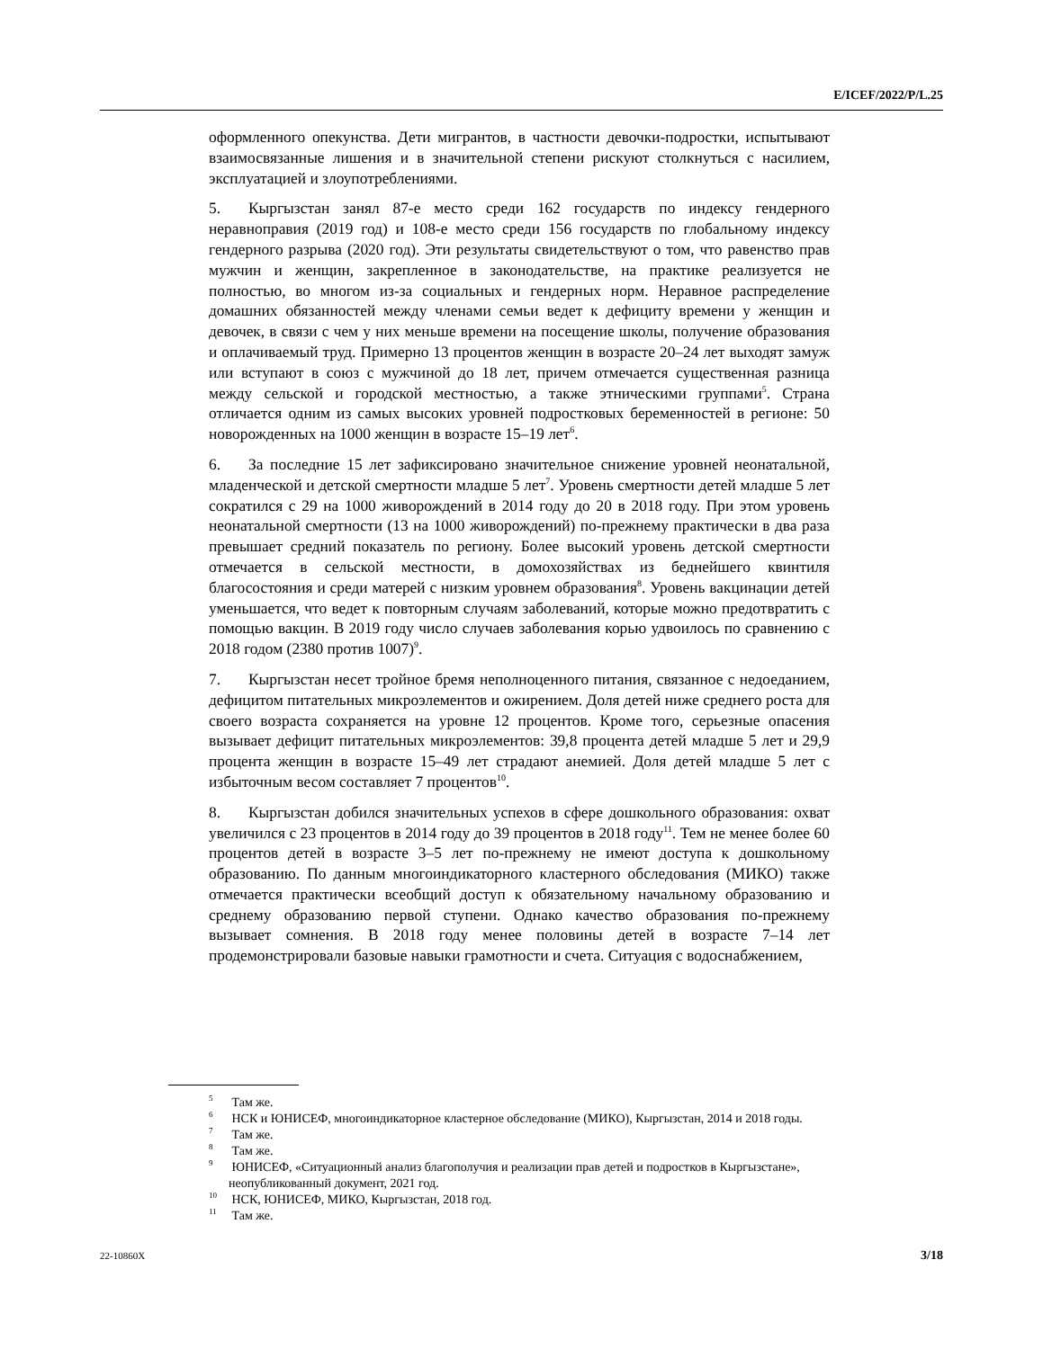E/ICEF/2022/P/L.25
оформленного опекунства. Дети мигрантов, в частности девочки-подростки, испытывают взаимосвязанные лишения и в значительной степени рискуют столкнуться с насилием, эксплуатацией и злоупотреблениями.
5. Кыргызстан занял 87-е место среди 162 государств по индексу гендерного неравноправия (2019 год) и 108-е место среди 156 государств по глобальному индексу гендерного разрыва (2020 год). Эти результаты свидетельствуют о том, что равенство прав мужчин и женщин, закрепленное в законодательстве, на практике реализуется не полностью, во многом из-за социальных и гендерных норм. Неравное распределение домашних обязанностей между членами семьи ведет к дефициту времени у женщин и девочек, в связи с чем у них меньше времени на посещение школы, получение образования и оплачиваемый труд. Примерно 13 процентов женщин в возрасте 20–24 лет выходят замуж или вступают в союз с мужчиной до 18 лет, причем отмечается существенная разница между сельской и городской местностью, а также этническими группами<sup>5</sup>. Страна отличается одним из самых высоких уровней подростковых беременностей в регионе: 50 новорожденных на 1000 женщин в возрасте 15–19 лет<sup>6</sup>.
6. За последние 15 лет зафиксировано значительное снижение уровней неонатальной, младенческой и детской смертности младше 5 лет<sup>7</sup>. Уровень смертности детей младше 5 лет сократился с 29 на 1000 живорождений в 2014 году до 20 в 2018 году. При этом уровень неонатальной смертности (13 на 1000 живорождений) по-прежнему практически в два раза превышает средний показатель по региону. Более высокий уровень детской смертности отмечается в сельской местности, в домохозяйствах из беднейшего квинтиля благосостояния и среди матерей с низким уровнем образования<sup>8</sup>. Уровень вакцинации детей уменьшается, что ведет к повторным случаям заболеваний, которые можно предотвратить с помощью вакцин. В 2019 году число случаев заболевания корью удвоилось по сравнению с 2018 годом (2380 против 1007)<sup>9</sup>.
7. Кыргызстан несет тройное бремя неполноценного питания, связанное с недоеданием, дефицитом питательных микроэлементов и ожирением. Доля детей ниже среднего роста для своего возраста сохраняется на уровне 12 процентов. Кроме того, серьезные опасения вызывает дефицит питательных микроэлементов: 39,8 процента детей младше 5 лет и 29,9 процента женщин в возрасте 15–49 лет страдают анемией. Доля детей младше 5 лет с избыточным весом составляет 7 процентов<sup>10</sup>.
8. Кыргызстан добился значительных успехов в сфере дошкольного образования: охват увеличился с 23 процентов в 2014 году до 39 процентов в 2018 году<sup>11</sup>. Тем не менее более 60 процентов детей в возрасте 3–5 лет по-прежнему не имеют доступа к дошкольному образованию. По данным многоиндикаторного кластерного обследования (МИКО) также отмечается практически всеобщий доступ к обязательному начальному образованию и среднему образованию первой ступени. Однако качество образования по-прежнему вызывает сомнения. В 2018 году менее половины детей в возрасте 7–14 лет продемонстрировали базовые навыки грамотности и счета. Ситуация с водоснабжением,
<sup>5</sup> Там же.
<sup>6</sup> НСК и ЮНИСЕФ, многоиндикаторное кластерное обследование (МИКО), Кыргызстан, 2014 и 2018 годы.
<sup>7</sup> Там же.
<sup>8</sup> Там же.
<sup>9</sup> ЮНИСЕФ, «Ситуационный анализ благополучия и реализации прав детей и подростков в Кыргызстане», неопубликованный документ, 2021 год.
<sup>10</sup> НСК, ЮНИСЕФ, МИКО, Кыргызстан, 2018 год.
<sup>11</sup> Там же.
22-10860X 3/18